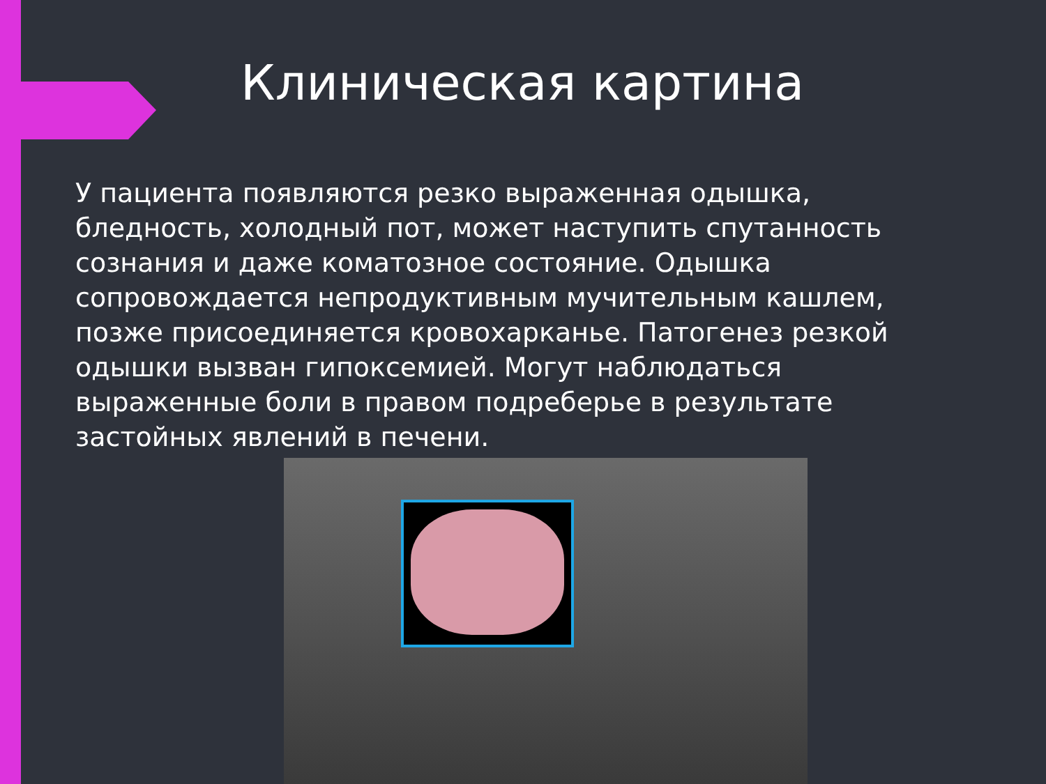Клиническая картина
У пациента появляются резко выраженная одышка, бледность, холодный пот, может наступить спутанность сознания и даже коматозное состояние. Одышка сопровождается непродуктивным мучительным кашлем, позже присоединяется кровохарканье. Патогенез резкой одышки вызван гипоксемией. Могут наблюдаться выраженные боли в правом подреберье в результате застойных явлений в печени.